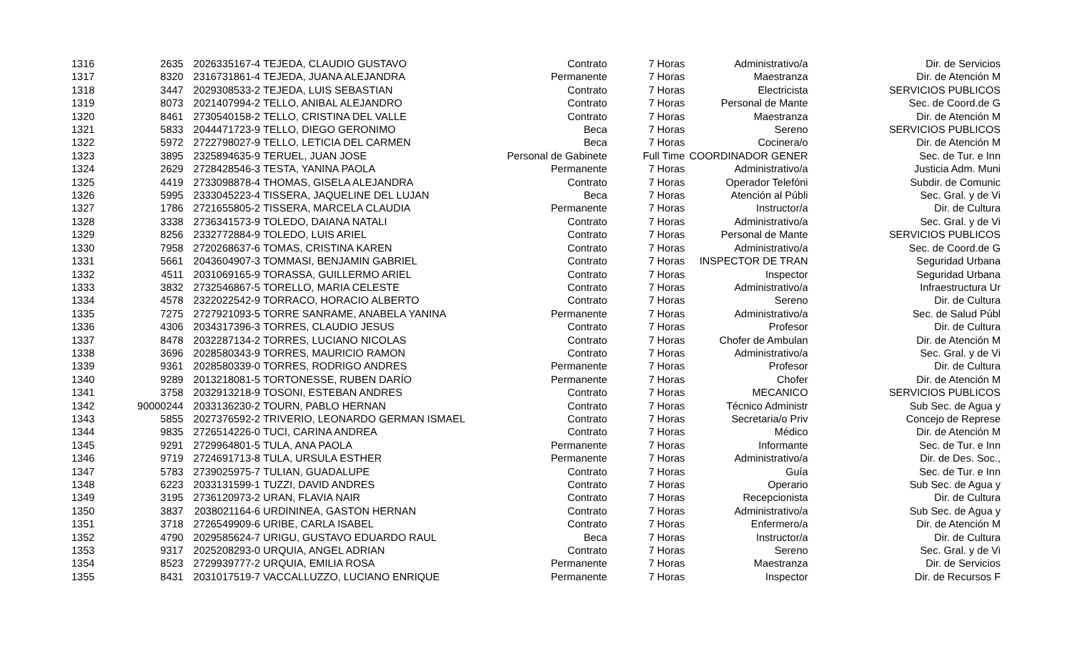| 1316 | 2635 | 2026335167-4 | TEJEDA, CLAUDIO GUSTAVO | Contrato | 7 Horas | Administrativo/a | Dir. de Servicios |
| 1317 | 8320 | 2316731861-4 | TEJEDA, JUANA ALEJANDRA | Permanente | 7 Horas | Maestranza | Dir. de Atención M |
| 1318 | 3447 | 2029308533-2 | TEJEDA, LUIS SEBASTIAN | Contrato | 7 Horas | Electricista | SERVICIOS PUBLICOS |
| 1319 | 8073 | 2021407994-2 | TELLO, ANIBAL ALEJANDRO | Contrato | 7 Horas | Personal de Mante | Sec. de Coord.de G |
| 1320 | 8461 | 2730540158-2 | TELLO, CRISTINA DEL VALLE | Contrato | 7 Horas | Maestranza | Dir. de Atención M |
| 1321 | 5833 | 2044471723-9 | TELLO, DIEGO GERONIMO | Beca | 7 Horas | Sereno | SERVICIOS PUBLICOS |
| 1322 | 5972 | 2722798027-9 | TELLO, LETICIA DEL CARMEN | Beca | 7 Horas | Cocinera/o | Dir. de Atención M |
| 1323 | 3895 | 2325894635-9 | TERUEL, JUAN JOSE | Personal de Gabinete | Full Time | COORDINADOR GENER | Sec. de Tur. e Inn |
| 1324 | 2629 | 2728428546-3 | TESTA, YANINA PAOLA | Permanente | 7 Horas | Administrativo/a | Justicia Adm. Muni |
| 1325 | 4419 | 2733098878-4 | THOMAS, GISELA ALEJANDRA | Contrato | 7 Horas | Operador Telefóni | Subdir. de Comunic |
| 1326 | 5995 | 2333045223-4 | TISSERA, JAQUELINE DEL LUJAN | Beca | 7 Horas | Atención al Públi | Sec. Gral. y de Vi |
| 1327 | 1786 | 2721655805-2 | TISSERA, MARCELA CLAUDIA | Permanente | 7 Horas | Instructor/a | Dir. de Cultura |
| 1328 | 3338 | 2736341573-9 | TOLEDO, DAIANA NATALI | Contrato | 7 Horas | Administrativo/a | Sec. Gral. y de Vi |
| 1329 | 8256 | 2332772884-9 | TOLEDO, LUIS ARIEL | Contrato | 7 Horas | Personal de Mante | SERVICIOS PUBLICOS |
| 1330 | 7958 | 2720268637-6 | TOMAS, CRISTINA KAREN | Contrato | 7 Horas | Administrativo/a | Sec. de Coord.de G |
| 1331 | 5661 | 2043604907-3 | TOMMASI, BENJAMIN GABRIEL | Contrato | 7 Horas | INSPECTOR DE TRAN | Seguridad Urbana |
| 1332 | 4511 | 2031069165-9 | TORASSA, GUILLERMO ARIEL | Contrato | 7 Horas | Inspector | Seguridad Urbana |
| 1333 | 3832 | 2732546867-5 | TORELLO, MARIA CELESTE | Contrato | 7 Horas | Administrativo/a | Infraestructura Ur |
| 1334 | 4578 | 2322022542-9 | TORRACO, HORACIO ALBERTO | Contrato | 7 Horas | Sereno | Dir. de Cultura |
| 1335 | 7275 | 2727921093-5 | TORRE SANRAME, ANABELA YANINA | Permanente | 7 Horas | Administrativo/a | Sec. de Salud Públ |
| 1336 | 4306 | 2034317396-3 | TORRES, CLAUDIO JESUS | Contrato | 7 Horas | Profesor | Dir. de Cultura |
| 1337 | 8478 | 2032287134-2 | TORRES, LUCIANO NICOLAS | Contrato | 7 Horas | Chofer de Ambulan | Dir. de Atención M |
| 1338 | 3696 | 2028580343-9 | TORRES, MAURICIO RAMON | Contrato | 7 Horas | Administrativo/a | Sec. Gral. y de Vi |
| 1339 | 9361 | 2028580339-0 | TORRES, RODRIGO ANDRES | Permanente | 7 Horas | Profesor | Dir. de Cultura |
| 1340 | 9289 | 2013218081-5 | TORTONESSE, RUBEN DARÍO | Permanente | 7 Horas | Chofer | Dir. de Atención M |
| 1341 | 3758 | 2032913218-9 | TOSONI, ESTEBAN ANDRES | Contrato | 7 Horas | MECANICO | SERVICIOS PUBLICOS |
| 1342 | 90000244 | 2033136230-2 | TOURN, PABLO HERNAN | Contrato | 7 Horas | Técnico Administr | Sub Sec. de Agua y |
| 1343 | 5855 | 2027376592-2 | TRIVERIO, LEONARDO GERMAN ISMAEL | Contrato | 7 Horas | Secretaria/o Priv | Concejo de Represe |
| 1344 | 9835 | 2726514226-0 | TUCI, CARINA ANDREA | Contrato | 7 Horas | Médico | Dir. de Atención M |
| 1345 | 9291 | 2729964801-5 | TULA, ANA PAOLA | Permanente | 7 Horas | Informante | Sec. de Tur. e Inn |
| 1346 | 9719 | 2724691713-8 | TULA, URSULA ESTHER | Permanente | 7 Horas | Administrativo/a | Dir. de Des. Soc., |
| 1347 | 5783 | 2739025975-7 | TULIAN, GUADALUPE | Contrato | 7 Horas | Guía | Sec. de Tur. e Inn |
| 1348 | 6223 | 2033131599-1 | TUZZI, DAVID ANDRES | Contrato | 7 Horas | Operario | Sub Sec. de Agua y |
| 1349 | 3195 | 2736120973-2 | URAN, FLAVIA NAIR | Contrato | 7 Horas | Recepcionista | Dir. de Cultura |
| 1350 | 3837 | 2038021164-6 | URDININEA, GASTON HERNAN | Contrato | 7 Horas | Administrativo/a | Sub Sec. de Agua y |
| 1351 | 3718 | 2726549909-6 | URIBE, CARLA ISABEL | Contrato | 7 Horas | Enfermero/a | Dir. de Atención M |
| 1352 | 4790 | 2029585624-7 | URIGU, GUSTAVO EDUARDO RAUL | Beca | 7 Horas | Instructor/a | Dir. de Cultura |
| 1353 | 9317 | 2025208293-0 | URQUIA, ANGEL ADRIAN | Contrato | 7 Horas | Sereno | Sec. Gral. y de Vi |
| 1354 | 8523 | 2729939777-2 | URQUIA, EMILIA ROSA | Permanente | 7 Horas | Maestranza | Dir. de Servicios |
| 1355 | 8431 | 2031017519-7 | VACCALLUZZO, LUCIANO ENRIQUE | Permanente | 7 Horas | Inspector | Dir. de Recursos F |